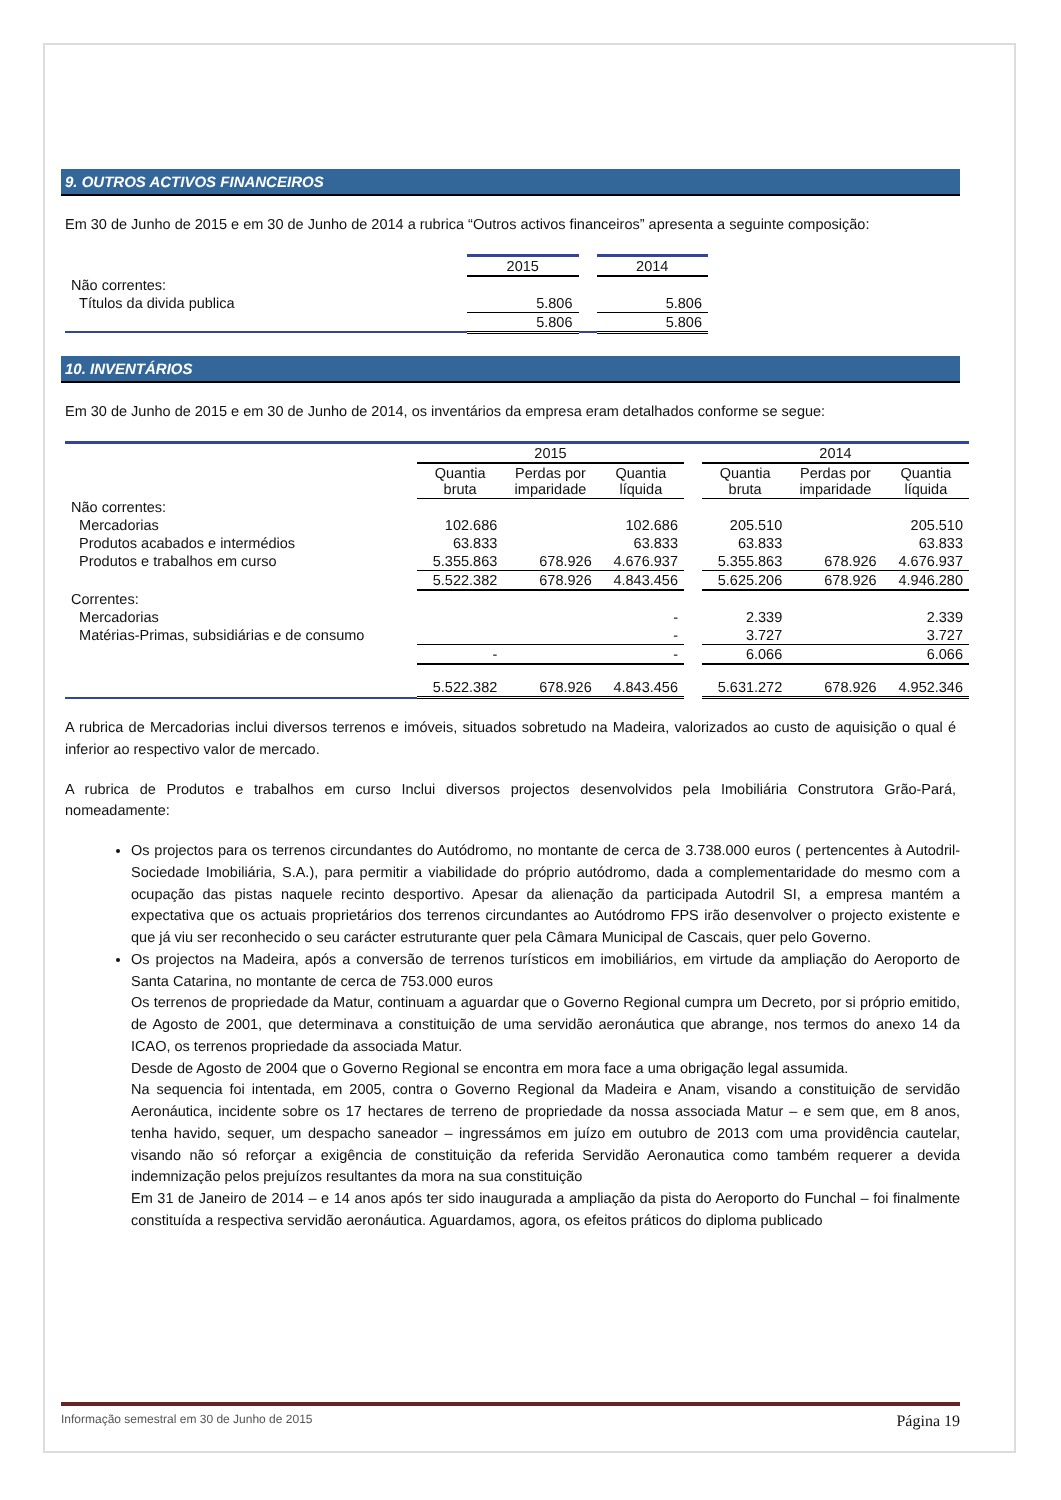9. OUTROS ACTIVOS FINANCEIROS
Em 30 de Junho de 2015 e em 30 de Junho de 2014 a rubrica “Outros activos financeiros” apresenta a seguinte composição:
| | 2015 | | 2014 |
| Não correntes: | | | |
| Títulos da divida publica | 5.806 | | 5.806 |
| | 5.806 | | 5.806 |
10. INVENTÁRIOS
Em 30 de Junho de 2015 e em 30 de Junho de 2014, os inventários da empresa eram detalhados conforme se segue:
| | 2015 | | | | 2014 | | |
| | Quantia bruta | Perdas por imparidade | Quantia líquida | | Quantia bruta | Perdas por imparidade | Quantia líquida |
| Não correntes: | | | | | | | |
| Mercadorias | 102.686 | | 102.686 | | 205.510 | | 205.510 |
| Produtos acabados e intermédios | 63.833 | | 63.833 | | 63.833 | | 63.833 |
| Produtos e trabalhos em curso | 5.355.863 | 678.926 | 4.676.937 | | 5.355.863 | 678.926 | 4.676.937 |
| | 5.522.382 | 678.926 | 4.843.456 | | 5.625.206 | 678.926 | 4.946.280 |
| Correntes: | | | | | | | |
| Mercadorias | | | - | | 2.339 | | 2.339 |
| Matérias-Primas, subsidiárias e de consumo | | | - | | 3.727 | | 3.727 |
| | - | | - | | 6.066 | | 6.066 |
| | 5.522.382 | 678.926 | 4.843.456 | | 5.631.272 | 678.926 | 4.952.346 |
A rubrica de Mercadorias inclui diversos terrenos e imóveis, situados sobretudo na Madeira, valorizados ao custo de aquisição o qual é inferior ao respectivo valor de mercado.
A rubrica de Produtos e trabalhos em curso Inclui diversos projectos desenvolvidos pela Imobiliária Construtora Grão-Pará, nomeadamente:
Os projectos para os terrenos circundantes do Autódromo, no montante de cerca de 3.738.000 euros ( pertencentes à Autodril- Sociedade Imobiliária, S.A.), para permitir a viabilidade do próprio autódromo, dada a complementaridade do mesmo com a ocupação das pistas naquele recinto desportivo. Apesar da alienação da participada Autodril SI, a empresa mantém a expectativa que os actuais proprietários dos terrenos circundantes ao Autódromo FPS irão desenvolver o projecto existente e que já viu ser reconhecido o seu carácter estruturante quer pela Câmara Municipal de Cascais, quer pelo Governo.
Os projectos na Madeira, após a conversão de terrenos turísticos em imobiliários, em virtude da ampliação do Aeroporto de Santa Catarina, no montante de cerca de 753.000 euros
Os terrenos de propriedade da Matur, continuam a aguardar que o Governo Regional cumpra um Decreto, por si próprio emitido, de Agosto de 2001, que determinava a constituição de uma servidão aeronáutica que abrange, nos termos do anexo 14 da ICAO, os terrenos propriedade da associada Matur.
Desde de Agosto de 2004 que o Governo Regional se encontra em mora face a uma obrigação legal assumida.
Na sequencia foi intentada, em 2005, contra o Governo Regional da Madeira e Anam, visando a constituição de servidão Aeronáutica, incidente sobre os 17 hectares de terreno de propriedade da nossa associada Matur – e sem que, em 8 anos, tenha havido, sequer, um despacho saneador – ingressámos em juízo em outubro de 2013 com uma providência cautelar, visando não só reforçar a exigência de constituição da referida Servidão Aeronautica como também requerer a devida indemnização pelos prejuízos resultantes da mora na sua constituição
Em 31 de Janeiro de 2014 – e 14 anos após ter sido inaugurada a ampliação da pista do Aeroporto do Funchal – foi finalmente constituída a respectiva servidão aeronáutica. Aguardamos, agora, os efeitos práticos do diploma publicado
Informação semestral em 30 de Junho de 2015 Página 19